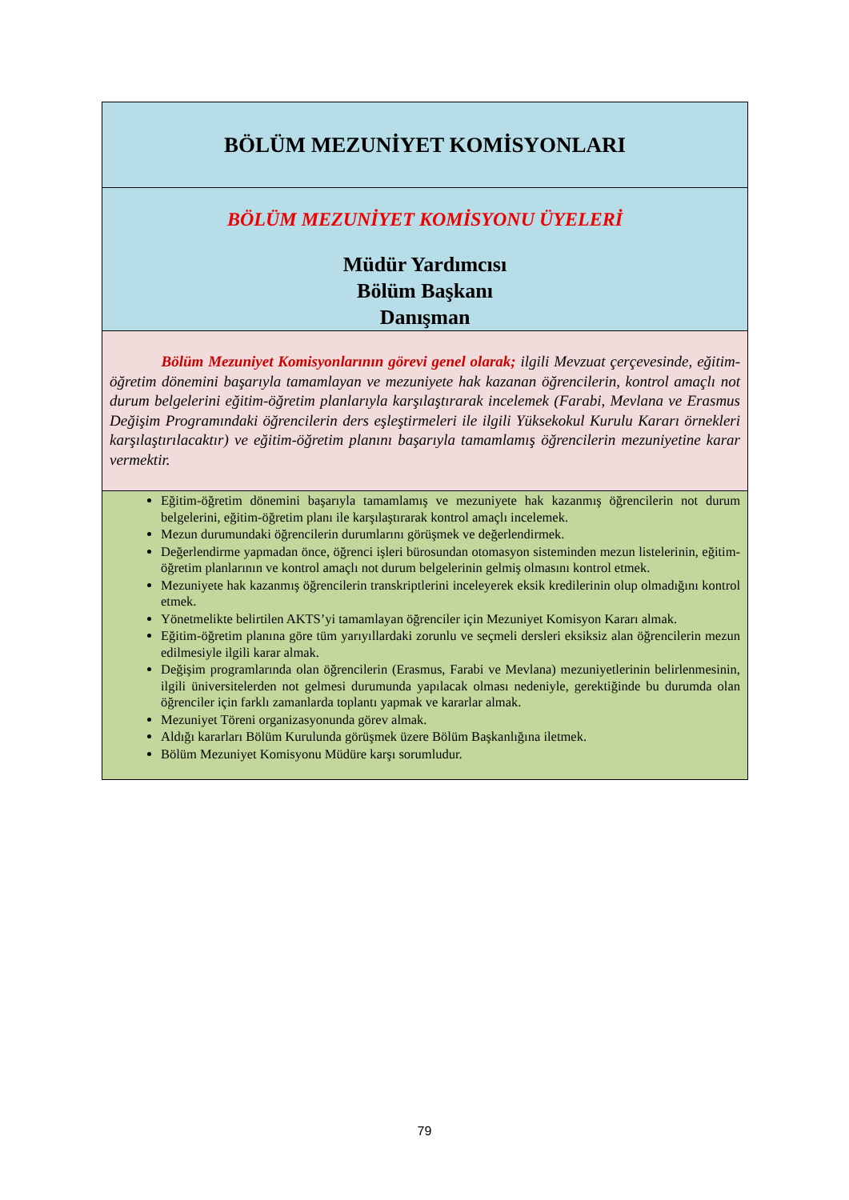| BÖLÜM MEZUNİYET KOMİSYONLARI |
| BÖLÜM MEZUNİYET KOMİSYONU ÜYELERİ Müdür Yardımcısı Bölüm Başkanı Danışman |
| Bölüm Mezuniyet Komisyonlarının görevi genel olarak; ilgili Mevzuat çerçevesinde, eğitim-öğretim dönemini başarıyla tamamlayan ve mezuniyete hak kazanan öğrencilerin, kontrol amaçlı not durum belgelerini eğitim-öğretim planlarıyla karşılaştırarak incelemek (Farabi, Mevlana ve Erasmus Değişim Programındaki öğrencilerin ders eşleştirmeleri ile ilgili Yüksekokul Kurulu Kararı örnekleri karşılaştırılacaktır) ve eğitim-öğretim planını başarıyla tamamlamış öğrencilerin mezuniyetine karar vermektir. |
| Eğitim-öğretim dönemini başarıyla tamamlamış ve mezuniyete hak kazanmış öğrencilerin not durum belgelerini, eğitim-öğretim planı ile karşılaştırarak kontrol amaçlı incelemek. Mezun durumundaki öğrencilerin durumlarını görüşmek ve değerlendirmek. Değerlendirme yapmadan önce, öğrenci işleri bürosundan otomasyon sisteminden mezun listelerinin, eğitim-öğretim planlarının ve kontrol amaçlı not durum belgelerinin gelmiş olmasını kontrol etmek. Mezuniyete hak kazanmış öğrencilerin transkriptlerini inceleyerek eksik kredilerinin olup olmadığını kontrol etmek. Yönetmelikte belirtilen AKTS’yi tamamlayan öğrenciler için Mezuniyet Komisyon Kararı almak. Eğitim-öğretim planına göre tüm yarıyıllardaki zorunlu ve seçmeli dersleri eksiksiz alan öğrencilerin mezun edilmesiyle ilgili karar almak. Değişim programlarında olan öğrencilerin (Erasmus, Farabi ve Mevlana) mezuniyetlerinin belirlenmesinin, ilgili üniversitelerden not gelmesi durumunda yapılacak olması nedeniyle, gerektiğinde bu durumda olan öğrenciler için farklı zamanlarda toplantı yapmak ve kararlar almak. Mezuniyet Töreni organizasyonunda görev almak. Aldığı kararları Bölüm Kurulunda görüşmek üzere Bölüm Başkanlığına iletmek. Bölüm Mezuniyet Komisyonu Müdüre karşı sorumludur. |
79